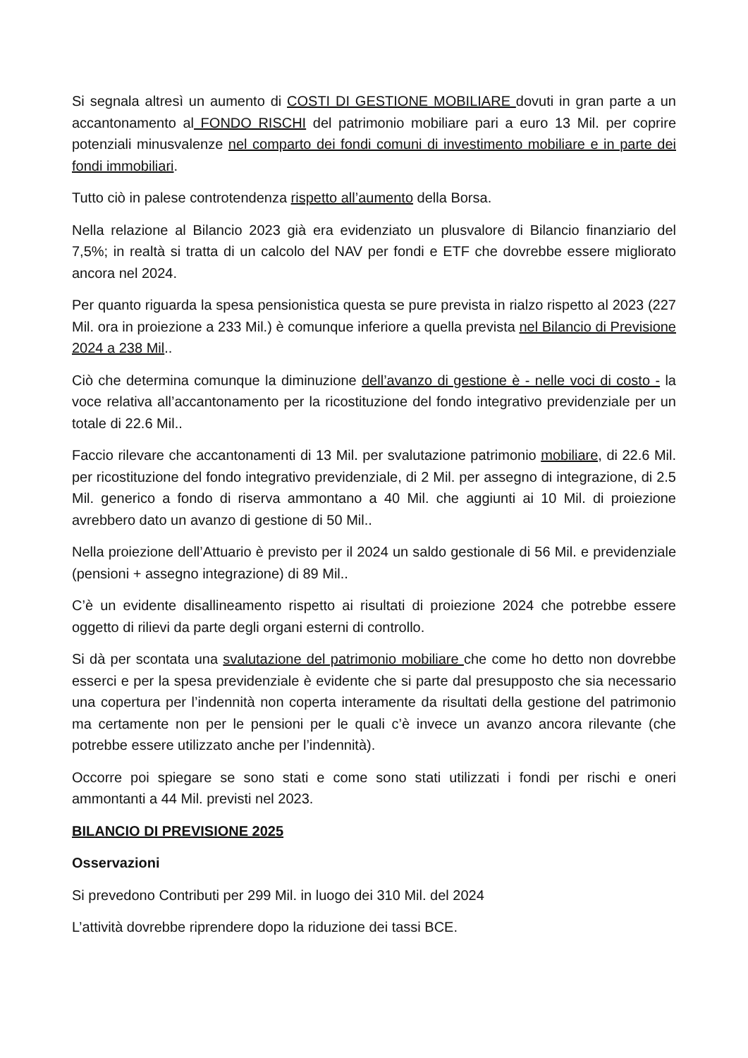Si segnala altresì un aumento di COSTI DI GESTIONE MOBILIARE dovuti in gran parte a un accantonamento al FONDO RISCHI del patrimonio mobiliare pari a euro 13 Mil. per coprire potenziali minusvalenze nel comparto dei fondi comuni di investimento mobiliare e in parte dei fondi immobiliari.
Tutto ciò in palese controtendenza rispetto all’aumento della Borsa.
Nella relazione al Bilancio 2023 già era evidenziato un plusvalore di Bilancio finanziario del 7,5%; in realtà si tratta di un calcolo del NAV per fondi e ETF che dovrebbe essere migliorato ancora nel 2024.
Per quanto riguarda la spesa pensionistica questa se pure prevista in rialzo rispetto al 2023 (227 Mil. ora in proiezione a 233 Mil.) è comunque inferiore a quella prevista nel Bilancio di Previsione 2024 a 238 Mil..
Ciò che determina comunque la diminuzione dell’avanzo di gestione è - nelle voci di costo - la voce relativa all’accantonamento per la ricostituzione del fondo integrativo previdenziale per un totale di 22.6 Mil..
Faccio rilevare che accantonamenti di 13 Mil. per svalutazione patrimonio mobiliare, di 22.6 Mil. per ricostituzione del fondo integrativo previdenziale, di 2 Mil. per assegno di integrazione, di 2.5 Mil. generico a fondo di riserva ammontano a 40 Mil. che aggiunti ai 10 Mil. di proiezione avrebbero dato un avanzo di gestione di 50 Mil..
Nella proiezione dell’Attuario è previsto per il 2024 un saldo gestionale di 56 Mil. e previdenziale (pensioni + assegno integrazione) di 89 Mil..
C’è un evidente disallineamento rispetto ai risultati di proiezione 2024 che potrebbe essere oggetto di rilievi da parte degli organi esterni di controllo.
Si dà per scontata una svalutazione del patrimonio mobiliare che come ho detto non dovrebbe esserci e per la spesa previdenziale è evidente che si parte dal presupposto che sia necessario una copertura per l’indennità non coperta interamente da risultati della gestione del patrimonio ma certamente non per le pensioni per le quali c’è invece un avanzo ancora rilevante (che potrebbe essere utilizzato anche per l’indennità).
Occorre poi spiegare se sono stati e come sono stati utilizzati i fondi per rischi e oneri ammontanti a 44 Mil. previsti nel 2023.
BILANCIO DI PREVISIONE 2025
Osservazioni
Si prevedono Contributi per 299 Mil. in luogo dei 310 Mil. del 2024
L’attività dovrebbe riprendere dopo la riduzione dei tassi BCE.